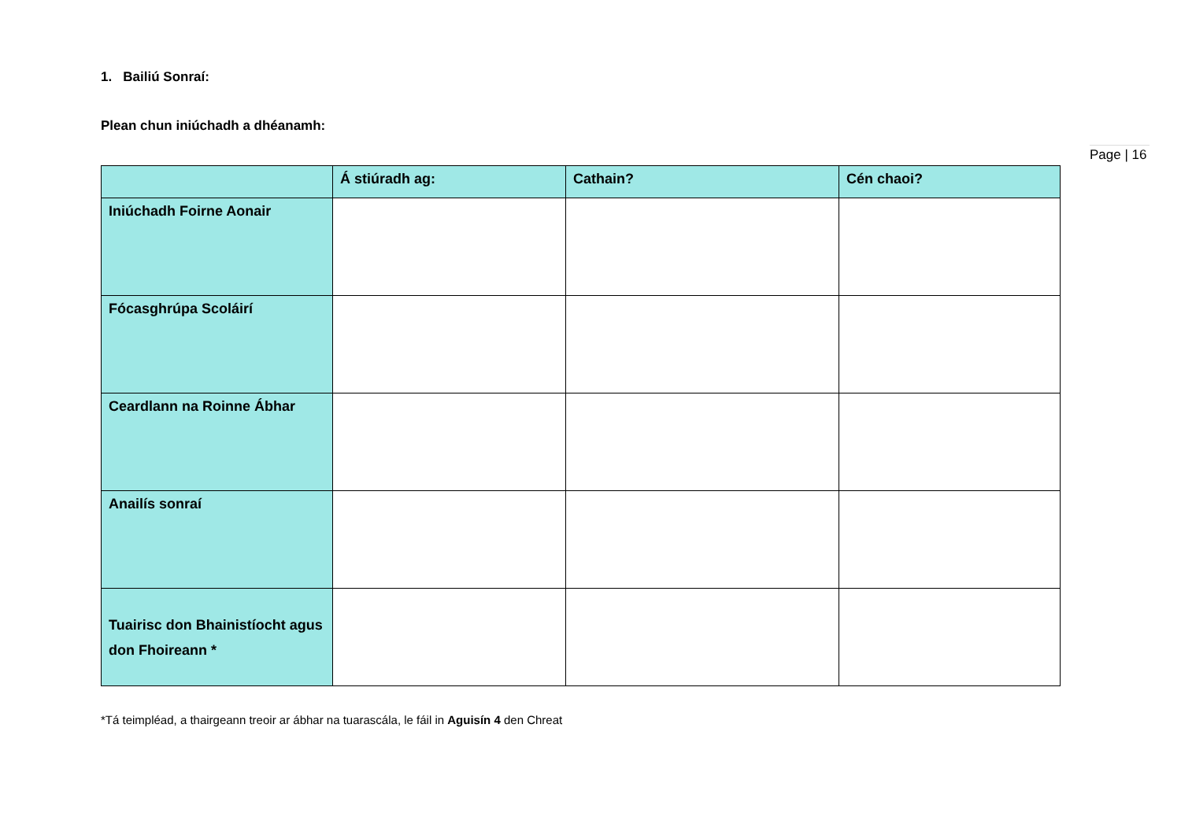Page | 16
1. Bailiú Sonraí:
Plean chun iniúchadh a dhéanamh:
| | Á stiúradh ag: | Cathain? | Cén chaoi? |
| --- | --- | --- | --- |
| Iniúchadh Foirne Aonair | | | |
| Fócasghrúpa Scoláirí | | | |
| Ceardlann na Roinne Ábhar | | | |
| Anailís sonraí | | | |
| Tuairisc don Bhainistíocht agus don Fhoireann * | | | |
*Tá teimpléad, a thairgeann treoir ar ábhar na tuarascála, le fáil in Aguisín 4 den Chreat